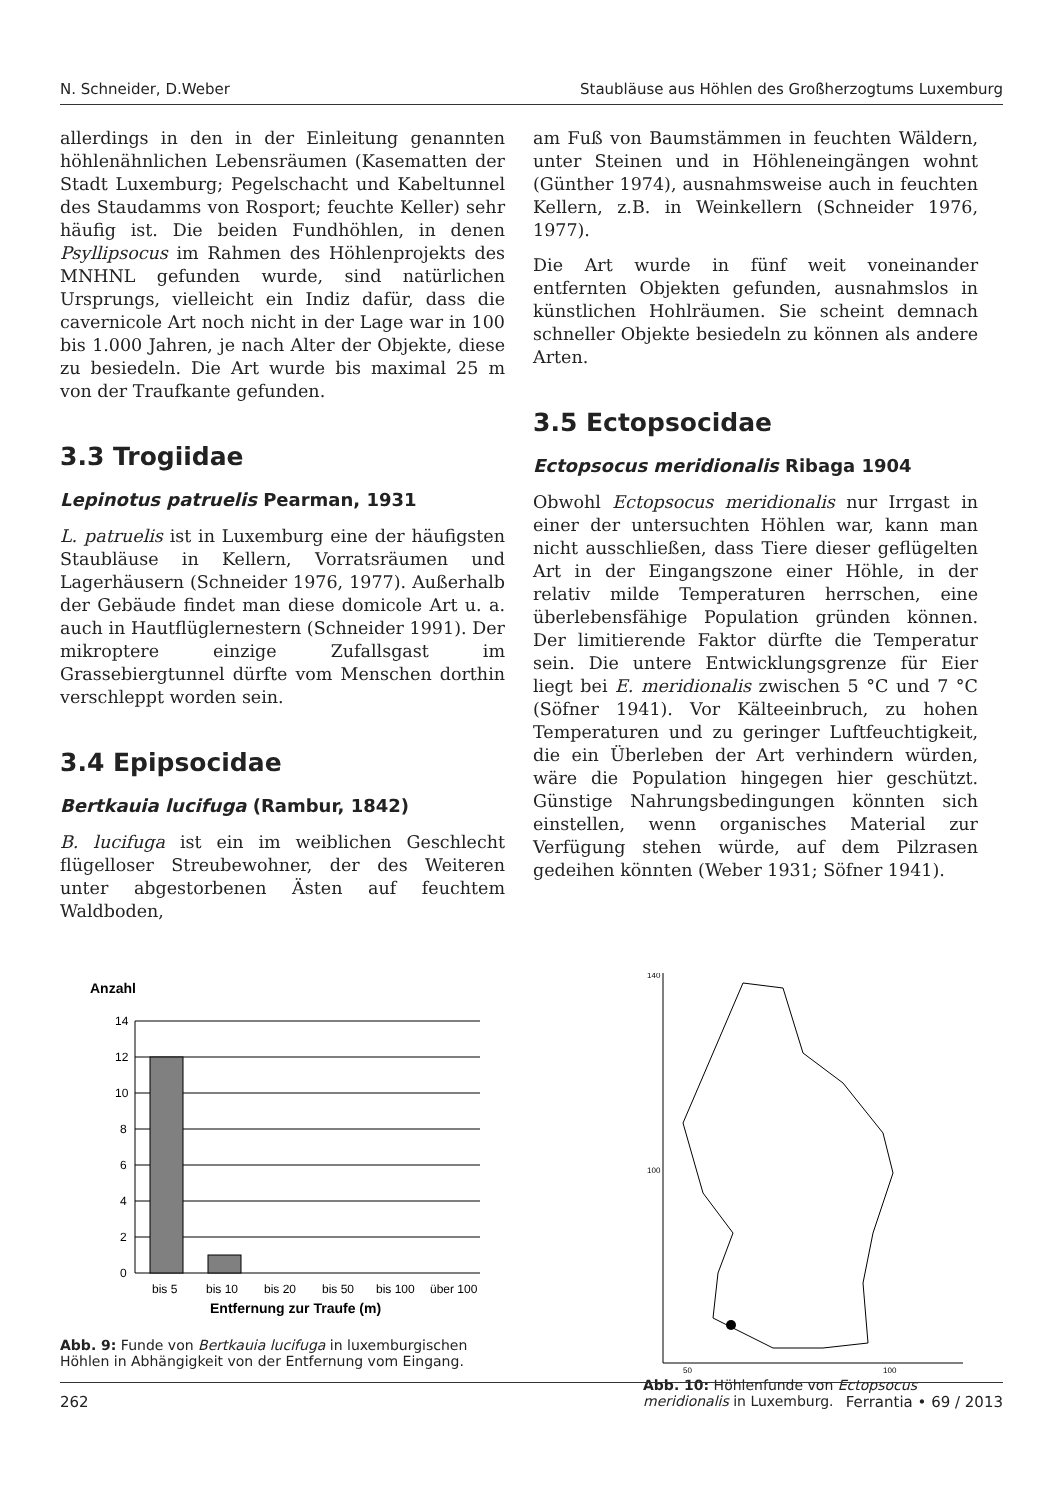N. Schneider, D.Weber Staubläuse aus Höhlen des Großherzogtums Luxemburg
allerdings in den in der Einleitung genannten höhlenähnlichen Lebensräumen (Kasematten der Stadt Luxemburg; Pegelschacht und Kabeltunnel des Staudamms von Rosport; feuchte Keller) sehr häufig ist. Die beiden Fundhöhlen, in denen Psyllipsocus im Rahmen des Höhlenprojekts des MNHNL gefunden wurde, sind natürlichen Ursprungs, vielleicht ein Indiz dafür, dass die cavernicole Art noch nicht in der Lage war in 100 bis 1.000 Jahren, je nach Alter der Objekte, diese zu besiedeln. Die Art wurde bis maximal 25 m von der Traufkante gefunden.
3.3 Trogiidae
Lepinotus patruelis Pearman, 1931
L. patruelis ist in Luxemburg eine der häufigsten Staubläuse in Kellern, Vorratsräumen und Lagerhäusern (Schneider 1976, 1977). Außerhalb der Gebäude findet man diese domicole Art u. a. auch in Hautflüglernestern (Schneider 1991). Der mikroptere einzige Zufallsgast im Grassebiergtunnel dürfte vom Menschen dorthin verschleppt worden sein.
3.4 Epipsocidae
Bertkauia lucifuga (Rambur, 1842)
B. lucifuga ist ein im weiblichen Geschlecht flügelloser Streubewohner, der des Weiteren unter abgestorbenen Ästen auf feuchtem Waldboden,
am Fuß von Baumstämmen in feuchten Wäldern, unter Steinen und in Höhleneingängen wohnt (Günther 1974), ausnahmsweise auch in feuchten Kellern, z.B. in Weinkellern (Schneider 1976, 1977).
Die Art wurde in fünf weit voneinander entfernten Objekten gefunden, ausnahmslos in künstlichen Hohlräumen. Sie scheint demnach schneller Objekte besiedeln zu können als andere Arten.
3.5 Ectopsocidae
Ectopsocus meridionalis Ribaga 1904
Obwohl Ectopsocus meridionalis nur Irrgast in einer der untersuchten Höhlen war, kann man nicht ausschließen, dass Tiere dieser geflügelten Art in der Eingangszone einer Höhle, in der relativ milde Temperaturen herrschen, eine überlebensfähige Population gründen können. Der limitierende Faktor dürfte die Temperatur sein. Die untere Entwicklungsgrenze für Eier liegt bei E. meridionalis zwischen 5 °C und 7 °C (Söfner 1941). Vor Kälteeinbruch, zu hohen Temperaturen und zu geringer Luftfeuchtigkeit, die ein Überleben der Art verhindern würden, wäre die Population hingegen hier geschützt. Günstige Nahrungsbedingungen könnten sich einstellen, wenn organisches Material zur Verfügung stehen würde, auf dem Pilzrasen gedeihen könnten (Weber 1931; Söfner 1941).
Anzahl
14
12
10
8
6
4
2
0
bis 5
bis 10
bis 20
bis 50
bis 100
über 100
Entfernung zur Traufe (m)
Abb. 9: Funde von Bertkauia lucifuga in luxemburgischen Höhlen in Abhängigkeit von der Entfernung vom Eingang.
140
100
50
100
Abb. 10: Höhlenfunde von Ectopsocus meridionalis in Luxemburg.
262 Ferrantia • 69 / 2013